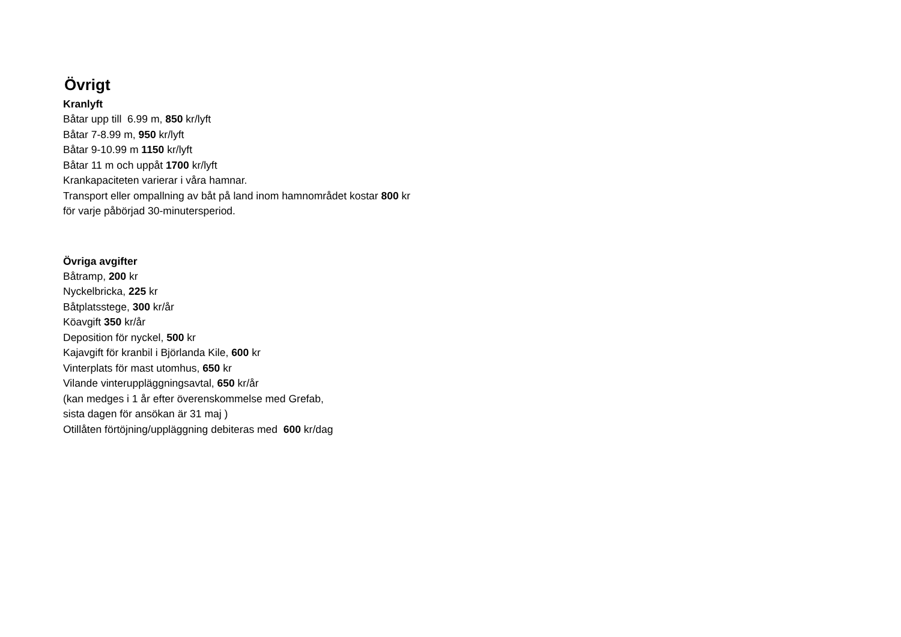Övrigt
Kranlyft
Båtar upp till 6.99 m, 850 kr/lyft
Båtar 7-8.99 m, 950 kr/lyft
Båtar 9-10.99 m 1150 kr/lyft
Båtar 11 m och uppåt 1700 kr/lyft
Krankapaciteten varierar i våra hamnar.
Transport eller ompallning av båt på land inom hamnområdet kostar 800 kr
för varje påbörjad 30-minutersperiod.
Övriga avgifter
Båtramp, 200 kr
Nyckelbricka, 225 kr
Båtplatsstege, 300 kr/år
Köavgift 350 kr/år
Deposition för nyckel, 500 kr
Kajavgift för kranbil i Björlanda Kile, 600 kr
Vinterplats för mast utomhus, 650 kr
Vilande vinteruppläggningsavtal, 650 kr/år
(kan medges i 1 år efter överenskommelse med Grefab,
sista dagen för ansökan är 31 maj )
Otillåten förtöjning/uppläggning debiteras med 600 kr/dag